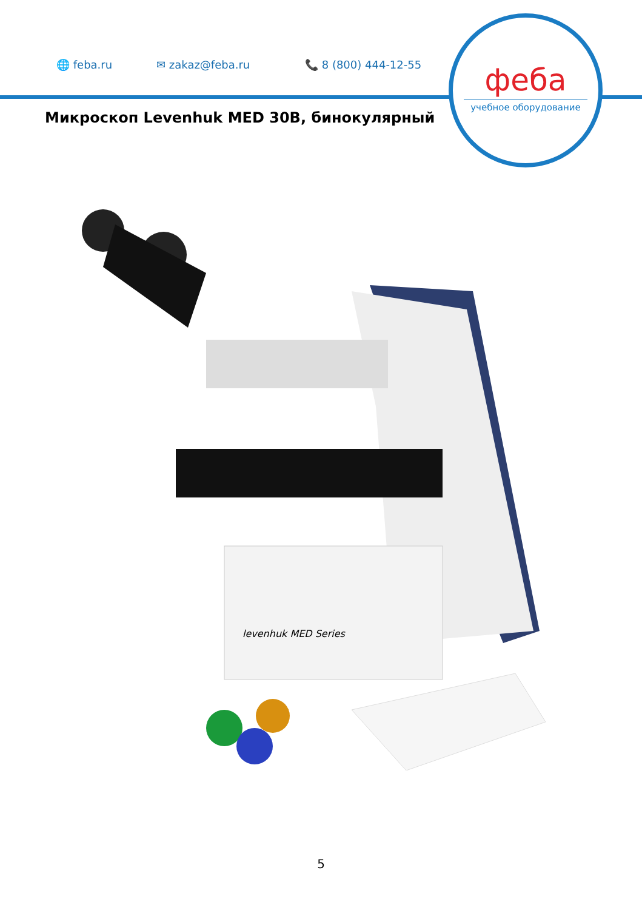🌐 feba.ru ✉ zakaz@feba.ru 📞 8 (800) 444-12-55
феба
учебное оборудование
Микроскоп Levenhuk MED 30B, бинокулярный
levenhuk MED Series
5